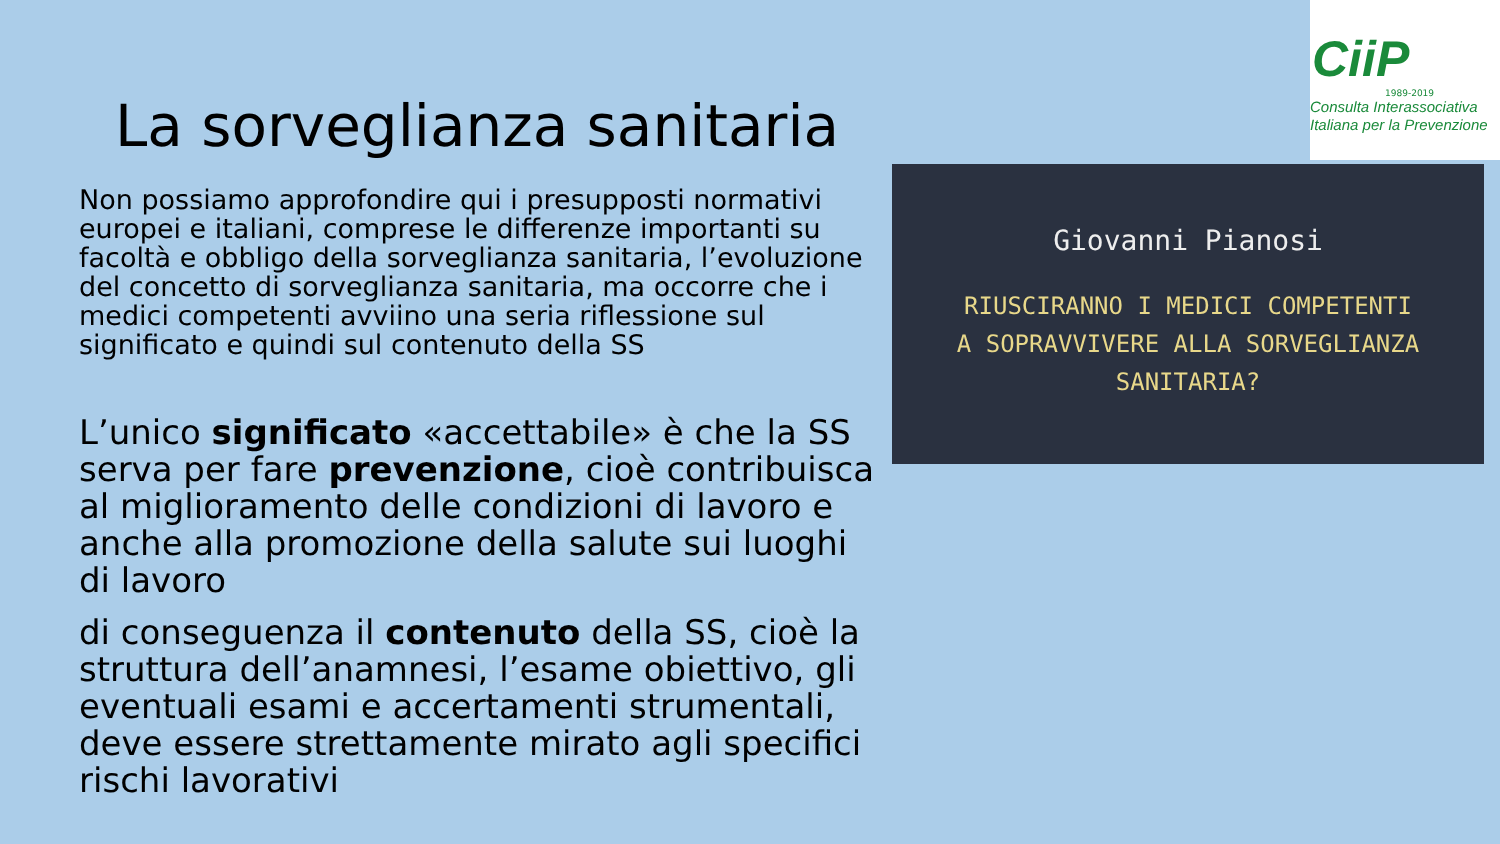CiiP
1989-2019
Consulta Interassociativa
Italiana per la Prevenzione
La sorveglianza sanitaria
Non possiamo approfondire qui i presupposti normativi europei e italiani, comprese le differenze importanti su facoltà e obbligo della sorveglianza sanitaria, l’evoluzione del concetto di sorveglianza sanitaria, ma occorre che i medici competenti avviino una seria riflessione sul significato e quindi sul contenuto della SS
L’unico significato «accettabile» è che la SS serva per fare prevenzione, cioè contribuisca al miglioramento delle condizioni di lavoro e anche alla promozione della salute sui luoghi di lavoro
di conseguenza il contenuto della SS, cioè la struttura dell’anamnesi, l’esame obiettivo, gli eventuali esami e accertamenti strumentali, deve essere strettamente mirato agli specifici rischi lavorativi
Giovanni Pianosi
RIUSCIRANNO I MEDICI COMPETENTI
A SOPRAVVIVERE ALLA SORVEGLIANZA
SANITARIA?